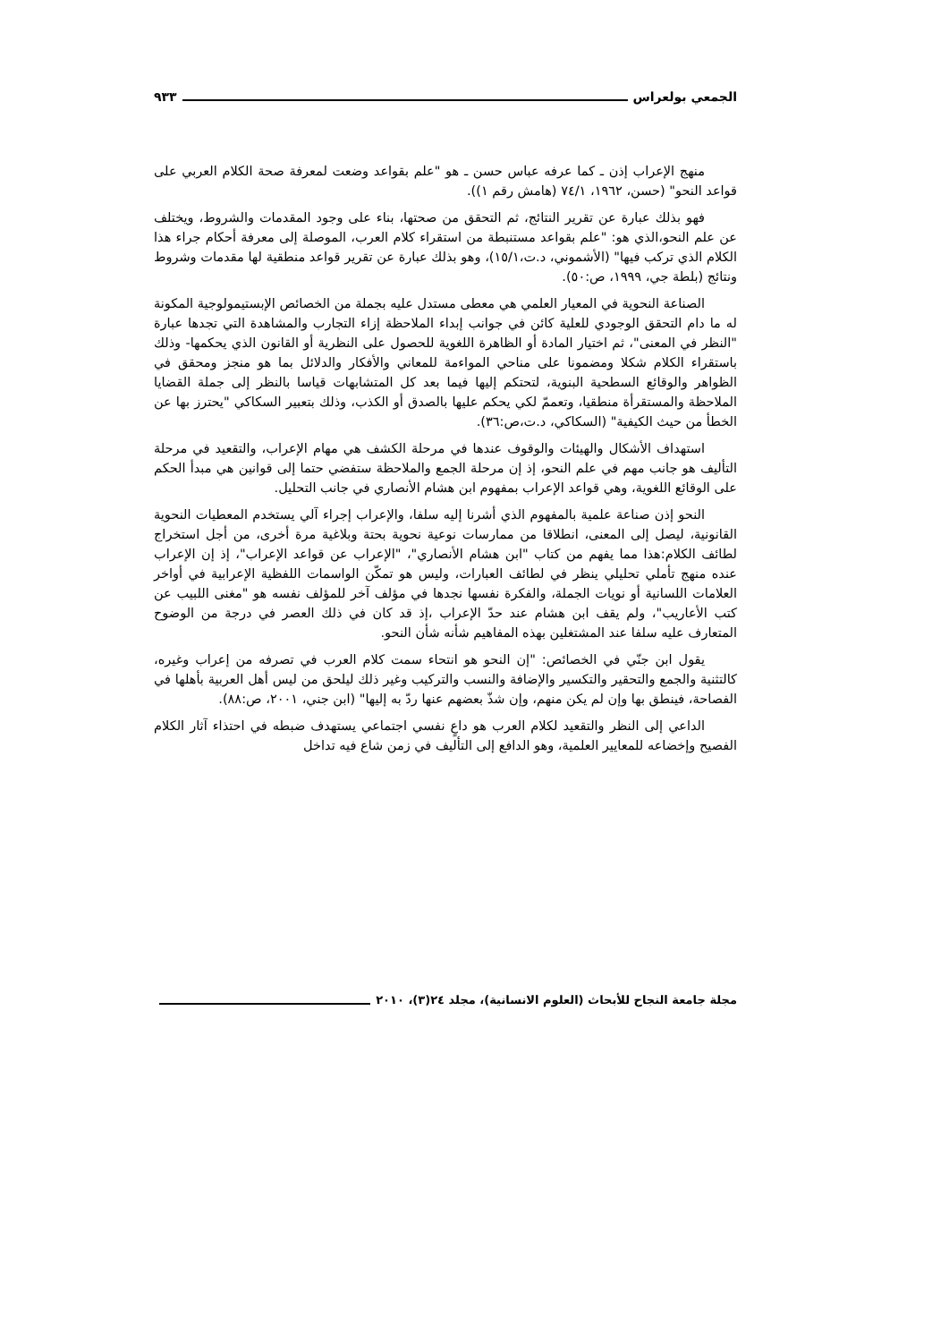الجمعي بولعراس ٩٣٣
منهج الإعراب إذن ـ كما عرفه عباس حسن ـ هو "علم بقواعد وضعت لمعرفة صحة الكلام العربي على قواعد النحو" (حسن، ١٩٦٢، ٧٤/١ (هامش رقم ١)).
فهو بذلك عبارة عن تقرير النتائج، ثم التحقق من صحتها، بناء على وجود المقدمات والشروط، ويختلف عن علم النحو،الذي هو: "علم بقواعد مستنبطة من استقراء كلام العرب، الموصلة إلى معرفة أحكام جراء هذا الكلام الذي تركب فيها" (الأشموني، د.ت،١٥/١)، وهو بذلك عبارة عن تقرير قواعد منطقية لها مقدمات وشروط ونتائج (بلطة جي، ١٩٩٩، ص:٥٠).
الصناعة النحوية في المعيار العلمي هي معطى مستدل عليه بجملة من الخصائص الإبستيمولوجية المكونة له ما دام التحقق الوجودي للعلية كائن في جوانب إبداء الملاحظة إزاء التجارب والمشاهدة التي تجدها عبارة "النظر في المعنى"، ثم اختيار المادة أو الظاهرة اللغوية للحصول على النظرية أو القانون الذي يحكمها- وذلك باستقراء الكلام شكلا ومضمونا على مناحي المواءمة للمعاني والأفكار والدلائل بما هو منجز ومحقق في الظواهر والوقائع السطحية البنوية، لتحتكم إليها فيما بعد كل المتشابهات قياسا بالنظر إلى جملة القضايا الملاحظة والمستقرأة منطقيا، وتعممّ لكي يحكم عليها بالصدق أو الكذب، وذلك بتعبير السكاكي "يحترز بها عن الخطأ من حيث الكيفية" (السكاكي، د.ت،ص:٣٦).
استهداف الأشكال والهيئات والوقوف عندها في مرحلة الكشف هي مهام الإعراب، والتقعيد في مرحلة التأليف هو جانب مهم في علم النحو، إذ إن مرحلة الجمع والملاحظة ستفضي حتما إلى قوانين هي مبدأ الحكم على الوقائع اللغوية، وهي قواعد الإعراب بمفهوم ابن هشام الأنصاري في جانب التحليل.
النحو إذن صناعة علمية بالمفهوم الذي أشرنا إليه سلفا، والإعراب إجراء آلي يستخدم المعطيات النحوية القانونية، ليصل إلى المعنى، انطلاقا من ممارسات نوعية نحوية بحتة وبلاغية مرة أخرى، من أجل استخراج لطائف الكلام:هذا مما يفهم من كتاب "ابن هشام الأنصاري"، "الإعراب عن قواعد الإعراب"، إذ إن الإعراب عنده منهج تأملي تحليلي ينظر في لطائف العبارات، وليس هو تمكّن الواسمات اللفظية الإعرابية في أواخر العلامات اللسانية أو نويات الجملة، والفكرة نفسها نجدها في مؤلف آخر للمؤلف نفسه هو "مغنى اللبيب عن كتب الأعاريب"، ولم يقف ابن هشام عند حدّ الإعراب ،إذ قد كان في ذلك العصر في درجة من الوضوح المتعارف عليه سلفا عند المشتغلين بهذه المفاهيم شأنه شأن النحو.
يقول ابن جنّي في الخصائص: "إن النحو هو انتحاء سمت كلام العرب في تصرفه من إعراب وغيره، كالتثنية والجمع والتحقير والتكسير والإضافة والنسب والتركيب وغير ذلك ليلحق من ليس أهل العربية بأهلها في الفصاحة، فينطق بها وإن لم يكن منهم، وإن شذّ بعضهم عنها ردّ به إليها" (ابن جني، ٢٠٠١، ص:٨٨).
الداعي إلى النظر والتقعيد لكلام العرب هو داعٍ نفسي اجتماعي يستهدف ضبطه في احتذاء آثار الكلام الفصيح وإخضاعه للمعايير العلمية، وهو الدافع إلى التأليف في زمن شاع فيه تداخل
مجلة جامعة النجاح للأبحاث (العلوم الانسانية)، مجلد ٢٤(٣)، ٢٠١٠